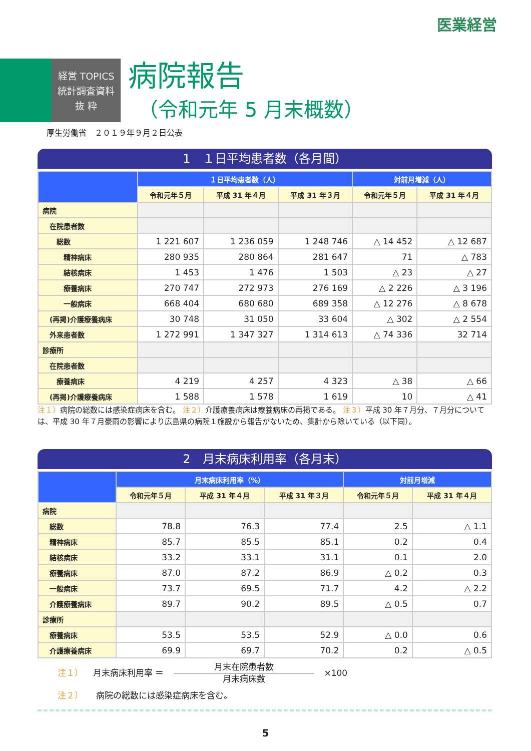医業経営
経営 TOPICS
統計調査資料
抜 粋
病院報告
（令和元年 5 月末概数）
厚生労働省　２０１９年９月２日公表
1　１日平均患者数（各月間）
| | １日平均患者数（人） | | | 対前月増減（人） | |
| --- | --- | --- | --- | --- | --- |
| | 令和元年５月 | 平成 31 年４月 | 平成 31 年３月 | 令和元年５月 | 平成 31 年４月 |
| 病院 | | | | | |
| 在院患者数 | | | | | |
| 総数 | 1 221 607 | 1 236 059 | 1 248 746 | △ 14 452 | △ 12 687 |
| 精神病床 | 280 935 | 280 864 | 281 647 | 71 | △ 783 |
| 結核病床 | 1 453 | 1 476 | 1 503 | △ 23 | △ 27 |
| 療養病床 | 270 747 | 272 973 | 276 169 | △ 2 226 | △ 3 196 |
| 一般病床 | 668 404 | 680 680 | 689 358 | △ 12 276 | △ 8 678 |
| (再掲)介護療養病床 | 30 748 | 31 050 | 33 604 | △ 302 | △ 2 554 |
| 外来患者数 | 1 272 991 | 1 347 327 | 1 314 613 | △ 74 336 | 32 714 |
| 診療所 | | | | | |
| 在院患者数 | | | | | |
| 療養病床 | 4 219 | 4 257 | 4 323 | △ 38 | △ 66 |
| (再掲)介護療養病床 | 1 588 | 1 578 | 1 619 | 10 | △ 41 |
注１）病院の総数には感染症病床を含む。 注２）介護療養病床は療養病床の再掲である。 注３）平成 30 年７月分、７月分については、平成 30 年７月豪雨の影響により広島県の病院１施設から報告がないため、集計から除いている（以下同）。
2　月末病床利用率（各月末）
| | 月末病床利用率（%） | | | 対前月増減 | |
| --- | --- | --- | --- | --- | --- |
| | 令和元年５月 | 平成 31 年４月 | 平成 31 年３月 | 令和元年５月 | 平成 31 年４月 |
| 病院 | | | | | |
| 総数 | 78.8 | 76.3 | 77.4 | 2.5 | △ 1.1 |
| 精神病床 | 85.7 | 85.5 | 85.1 | 0.2 | 0.4 |
| 結核病床 | 33.2 | 33.1 | 31.1 | 0.1 | 2.0 |
| 療養病床 | 87.0 | 87.2 | 86.9 | △ 0.2 | 0.3 |
| 一般病床 | 73.7 | 69.5 | 71.7 | 4.2 | △ 2.2 |
| 介護療養病床 | 89.7 | 90.2 | 89.5 | △ 0.5 | 0.7 |
| 診療所 | | | | | |
| 療養病床 | 53.5 | 53.5 | 52.9 | △ 0.0 | 0.6 |
| 介護療養病床 | 69.9 | 69.7 | 70.2 | 0.2 | △ 0.5 |
注１） 月末病床利用率 ＝ 月末在院患者数 月末病床数 ×100
注２）　　病院の総数には感染症病床を含む。
5